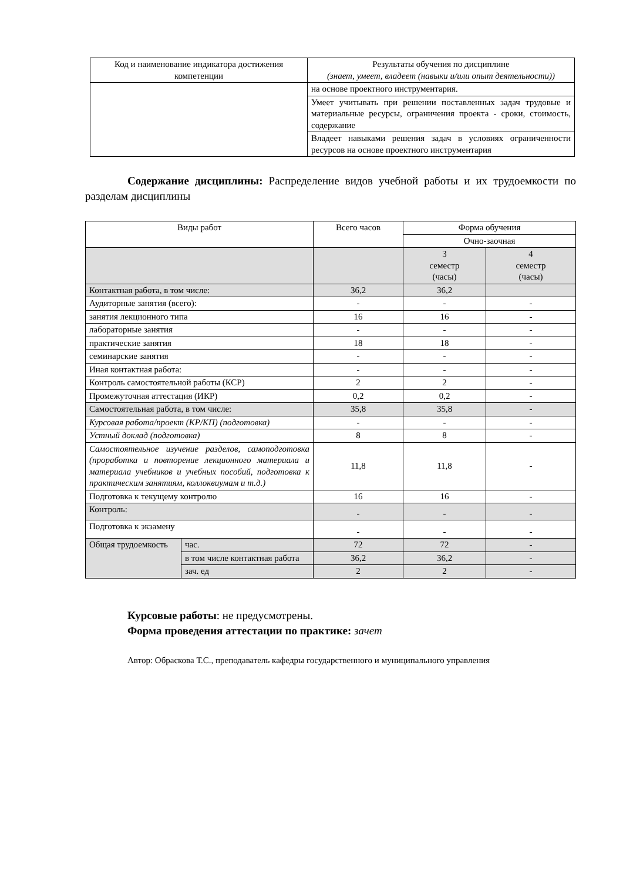| Код и наименование индикатора достижения компетенции | Результаты обучения по дисциплине (знает, умеет, владеет (навыки и/или опыт деятельности)) |
| --- | --- |
| | на основе проектного инструментария. |
| | Умеет учитывать при решении поставленных задач трудовые и материальные ресурсы, ограничения проекта - сроки, стоимость, содержание |
| | Владеет навыками решения задач в условиях ограниченности ресурсов на основе проектного инструментария |
Содержание дисциплины: Распределение видов учебной работы и их трудоемкости по разделам дисциплины
| Виды работ | | Всего часов | Форма обучения | |
| | | | Очно-заочная | |
| | | | 3 семестр (часы) | 4 семестр (часы) |
| Контактная работа, в том числе: | | 36,2 | 36,2 | |
| Аудиторные занятия (всего): | | - | - | - |
| занятия лекционного типа | | 16 | 16 | - |
| лабораторные занятия | | - | - | - |
| практические занятия | | 18 | 18 | - |
| семинарские занятия | | - | - | - |
| Иная контактная работа: | | - | - | - |
| Контроль самостоятельной работы (КСР) | | 2 | 2 | - |
| Промежуточная аттестация (ИКР) | | 0,2 | 0,2 | - |
| Самостоятельная работа, в том числе: | | 35,8 | 35,8 | - |
| Курсовая работа/проект (КР/КП) (подготовка) | | - | - | - |
| Устный доклад (подготовка) | | 8 | 8 | - |
| Самостоятельное изучение разделов, самоподготовка (проработка и повторение лекционного материала и материала учебников и учебных пособий, подготовка к практическим занятиям, коллоквиумам и т.д.) | | 11,8 | 11,8 | - |
| Подготовка к текущему контролю | | 16 | 16 | - |
| Контроль: | | - | - | - |
| Подготовка к экзамену | | - | - | - |
| Общая трудоемкость | час. | 72 | 72 | - |
| | в том числе контактная работа | 36,2 | 36,2 | - |
| | зач. ед | 2 | 2 | - |
Курсовые работы: не предусмотрены.
Форма проведения аттестации по практике: зачет
Автор: Обраскова Т.С., преподаватель кафедры государственного и муниципального управления